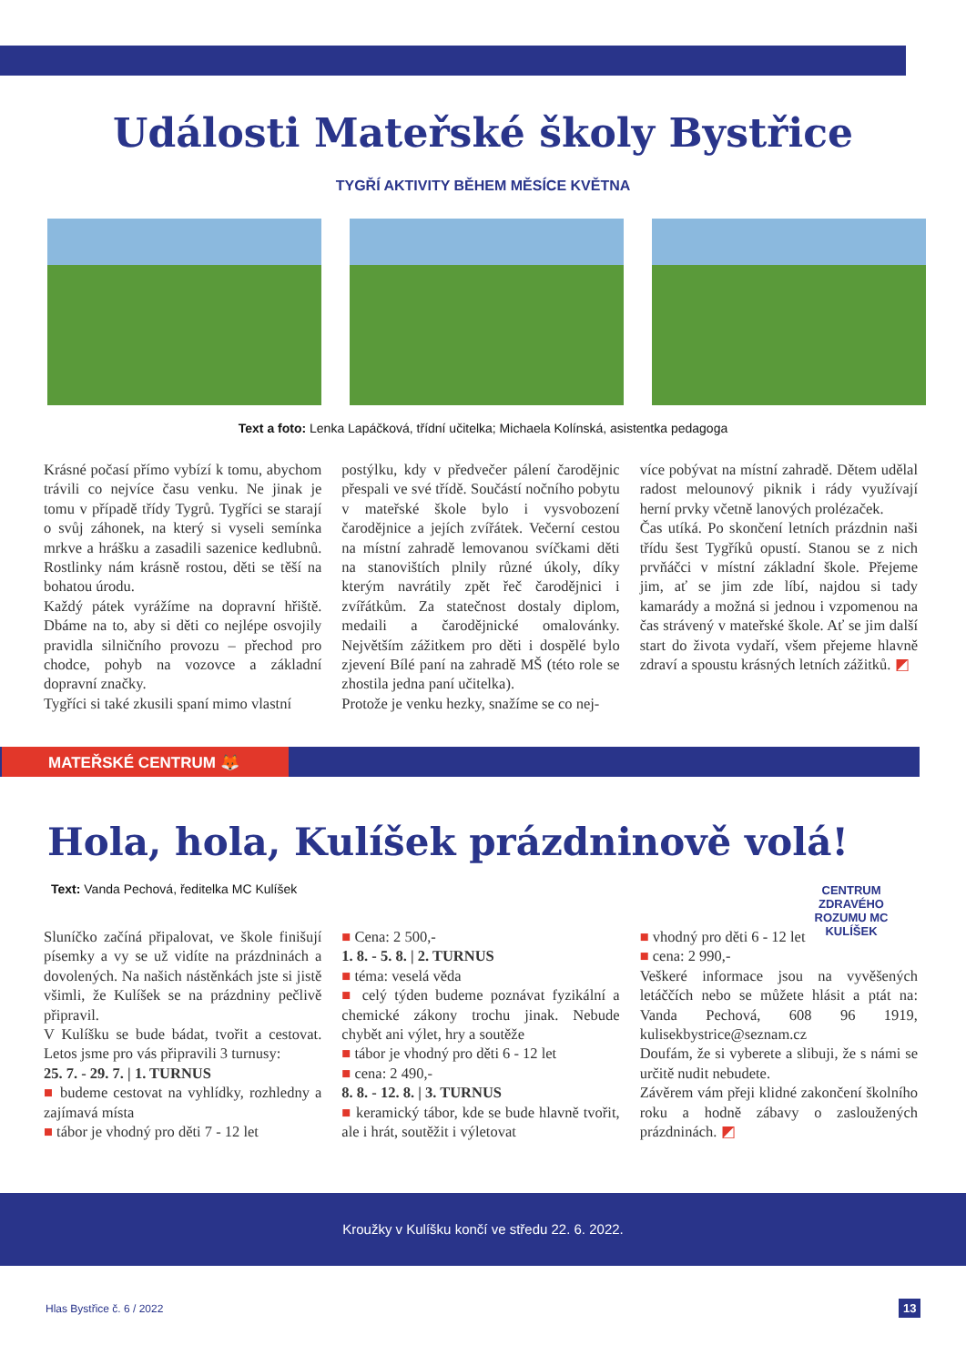Události Mateřské školy Bystřice
TYGŘÍ AKTIVITY BĚHEM MĚSÍCE KVĚTNA
Text a foto: Lenka Lapáčková, třídní učitelka; Michaela Kolínská, asistentka pedagoga
Krásné počasí přímo vybízí k tomu, abychom trávili co nejvíce času venku. Ne jinak je tomu v případě třídy Tygrů. Tygříci se starají o svůj záhonek, na který si vyseli semínka mrkve a hrášku a zasadili sazenice kedlubnů. Rostlinky nám krásně rostou, děti se těší na bohatou úrodu.
Každý pátek vyrážíme na dopravní hřiště. Dbáme na to, aby si děti co nejlépe osvojily pravidla silničního provozu – přechod pro chodce, pohyb na vozovce a základní dopravní značky.
Tygříci si také zkusili spaní mimo vlastní
postýlku, kdy v předvečer pálení čarodějnic přespali ve své třídě. Součástí nočního pobytu v mateřské škole bylo i vysvobození čarodějnice a jejích zvířátek. Večerní cestou na místní zahradě lemovanou svíčkami děti na stanovištích plnily různé úkoly, díky kterým navrátily zpět řeč čarodějnici i zvířátkům. Za statečnost dostaly diplom, medaili a čarodějnické omalovánky. Největším zážitkem pro děti i dospělé bylo zjevení Bílé paní na zahradě MŠ (této role se zhostila jedna paní učitelka).
Protože je venku hezky, snažíme se co nej-
více pobývat na místní zahradě. Dětem udělal radost melounový piknik i rády využívají herní prvky včetně lanových prolézaček.
Čas utíká. Po skončení letních prázdnin naši třídu šest Tygříků opustí. Stanou se z nich prvňáčci v místní základní škole. Přejeme jim, ať se jim zde líbí, najdou si tady kamarády a možná si jednou i vzpomenou na čas strávený v mateřské škole. Ať se jim další start do života vydaří, všem přejeme hlavně zdraví a spoustu krásných letních zážitků. ◩
MATEŘSKÉ CENTRUM 🦊
Hola, hola, Kulíšek prázdninově volá!
CENTRUM ZDRAVÉHO ROZUMU MC KULÍŠEK
Text: Vanda Pechová, ředitelka MC Kulíšek
Sluníčko začíná připalovat, ve škole finišují písemky a vy se už vidíte na prázdninách a dovolených. Na našich nástěnkách jste si jistě všimli, že Kulíšek se na prázdniny pečlivě připravil.
V Kulíšku se bude bádat, tvořit a cestovat. Letos jsme pro vás připravili 3 turnusy:
25. 7. - 29. 7. | 1. TURNUS
■ budeme cestovat na vyhlídky, rozhledny a zajímavá místa
■ tábor je vhodný pro děti 7 - 12 let
■ Cena: 2 500,-
1. 8. - 5. 8. | 2. TURNUS
■ téma: veselá věda
■ celý týden budeme poznávat fyzikální a chemické zákony trochu jinak. Nebude chybět ani výlet, hry a soutěže
■ tábor je vhodný pro děti 6 - 12 let
■ cena: 2 490,-
8. 8. - 12. 8. | 3. TURNUS
■ keramický tábor, kde se bude hlavně tvořit, ale i hrát, soutěžit i výletovat
■ vhodný pro děti 6 - 12 let
■ cena: 2 990,-
Veškeré informace jsou na vyvěšených letáččích nebo se můžete hlásit a ptát na: Vanda Pechová, 608 96 1919, kulisekbystrice@seznam.cz
Doufám, že si vyberete a slibuji, že s námi se určitě nudit nebudete.
Závěrem vám přeji klidné zakončení školního roku a hodně zábavy o zasloužených prázdninách. ◩
Kroužky v Kulíšku končí ve středu 22. 6. 2022.
Hlas Bystřice č. 6 / 2022 13